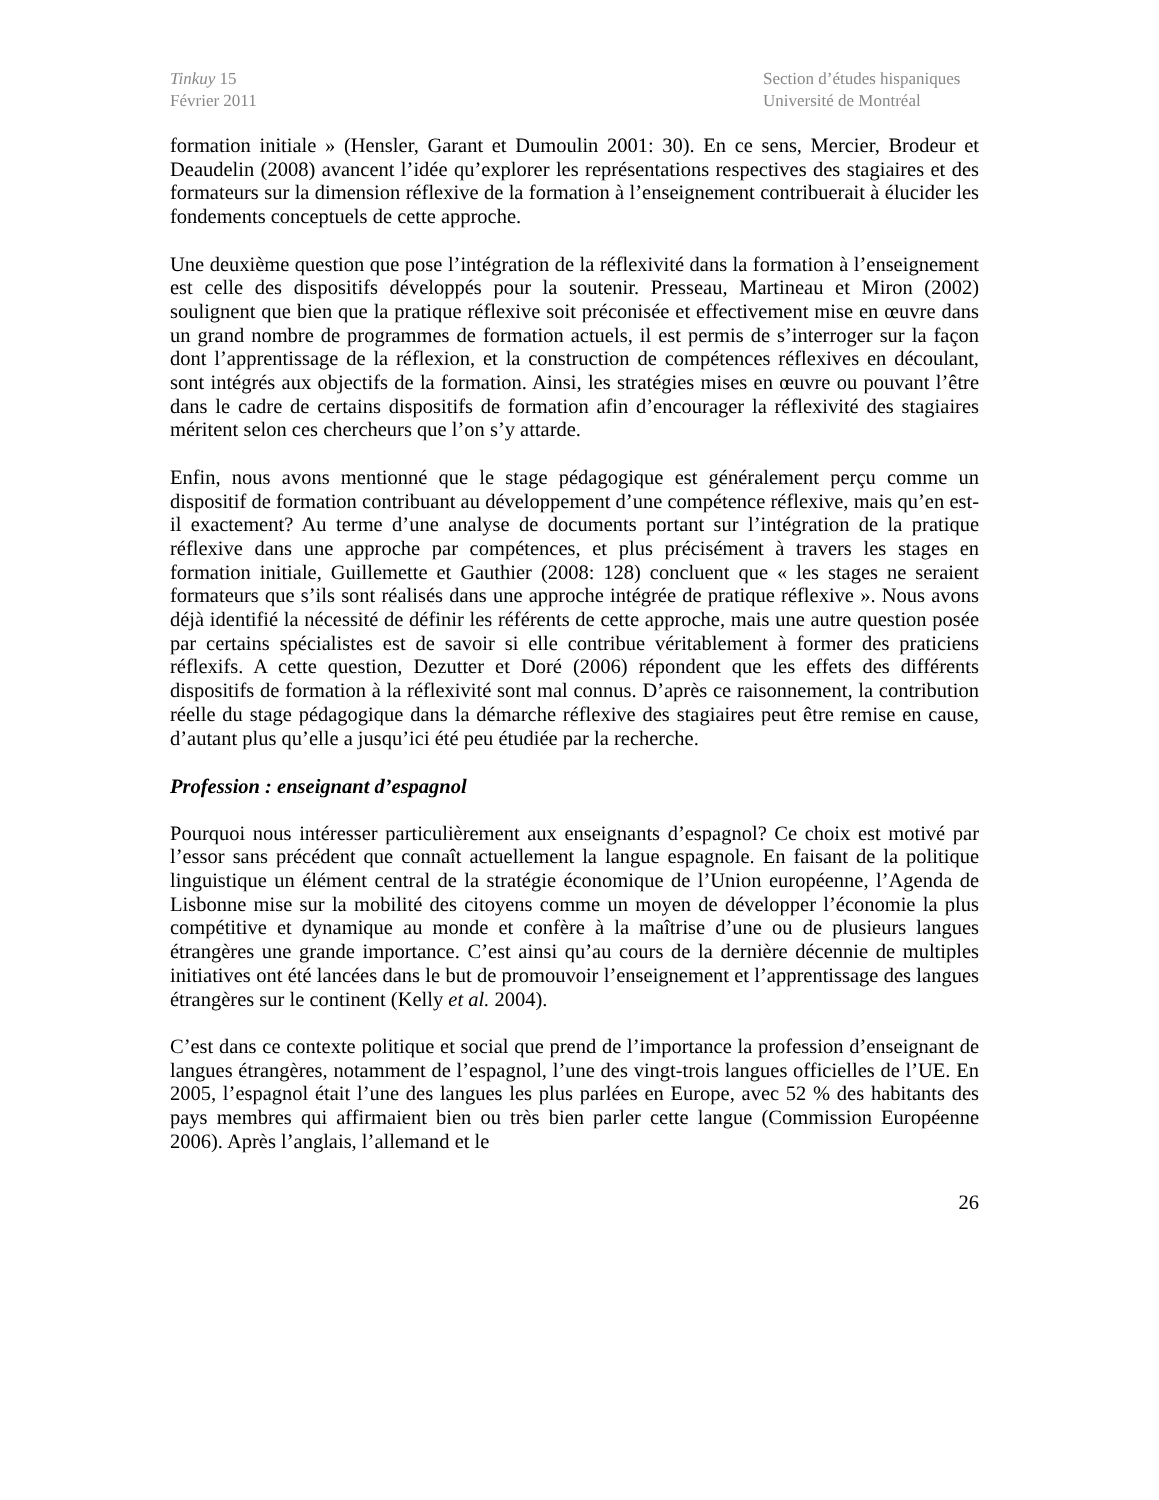Tinkuy 15
Février 2011
Section d’études hispaniques
Université de Montréal
formation initiale » (Hensler, Garant et Dumoulin 2001: 30). En ce sens, Mercier, Brodeur et Deaudelin (2008) avancent l’idée qu’explorer les représentations respectives des stagiaires et des formateurs sur la dimension réflexive de la formation à l’enseignement contribuerait à élucider les fondements conceptuels de cette approche.
Une deuxième question que pose l’intégration de la réflexivité dans la formation à l’enseignement est celle des dispositifs développés pour la soutenir. Presseau, Martineau et Miron (2002) soulignent que bien que la pratique réflexive soit préconisée et effectivement mise en œuvre dans un grand nombre de programmes de formation actuels, il est permis de s’interroger sur la façon dont l’apprentissage de la réflexion, et la construction de compétences réflexives en découlant, sont intégrés aux objectifs de la formation. Ainsi, les stratégies mises en œuvre ou pouvant l’être dans le cadre de certains dispositifs de formation afin d’encourager la réflexivité des stagiaires méritent selon ces chercheurs que l’on s’y attarde.
Enfin, nous avons mentionné que le stage pédagogique est généralement perçu comme un dispositif de formation contribuant au développement d’une compétence réflexive, mais qu’en est-il exactement? Au terme d’une analyse de documents portant sur l’intégration de la pratique réflexive dans une approche par compétences, et plus précisément à travers les stages en formation initiale, Guillemette et Gauthier (2008: 128) concluent que « les stages ne seraient formateurs que s’ils sont réalisés dans une approche intégrée de pratique réflexive ». Nous avons déjà identifié la nécessité de définir les référents de cette approche, mais une autre question posée par certains spécialistes est de savoir si elle contribue véritablement à former des praticiens réflexifs. A cette question, Dezutter et Doré (2006) répondent que les effets des différents dispositifs de formation à la réflexivité sont mal connus. D’après ce raisonnement, la contribution réelle du stage pédagogique dans la démarche réflexive des stagiaires peut être remise en cause, d’autant plus qu’elle a jusqu’ici été peu étudiée par la recherche.
Profession : enseignant d’espagnol
Pourquoi nous intéresser particulièrement aux enseignants d’espagnol? Ce choix est motivé par l’essor sans précédent que connaît actuellement la langue espagnole. En faisant de la politique linguistique un élément central de la stratégie économique de l’Union européenne, l’Agenda de Lisbonne mise sur la mobilité des citoyens comme un moyen de développer l’économie la plus compétitive et dynamique au monde et confère à la maîtrise d’une ou de plusieurs langues étrangères une grande importance. C’est ainsi qu’au cours de la dernière décennie de multiples initiatives ont été lancées dans le but de promouvoir l’enseignement et l’apprentissage des langues étrangères sur le continent (Kelly et al. 2004).
C’est dans ce contexte politique et social que prend de l’importance la profession d’enseignant de langues étrangères, notamment de l’espagnol, l’une des vingt-trois langues officielles de l’UE. En 2005, l’espagnol était l’une des langues les plus parlées en Europe, avec 52 % des habitants des pays membres qui affirmaient bien ou très bien parler cette langue (Commission Européenne 2006). Après l’anglais, l’allemand et le
26